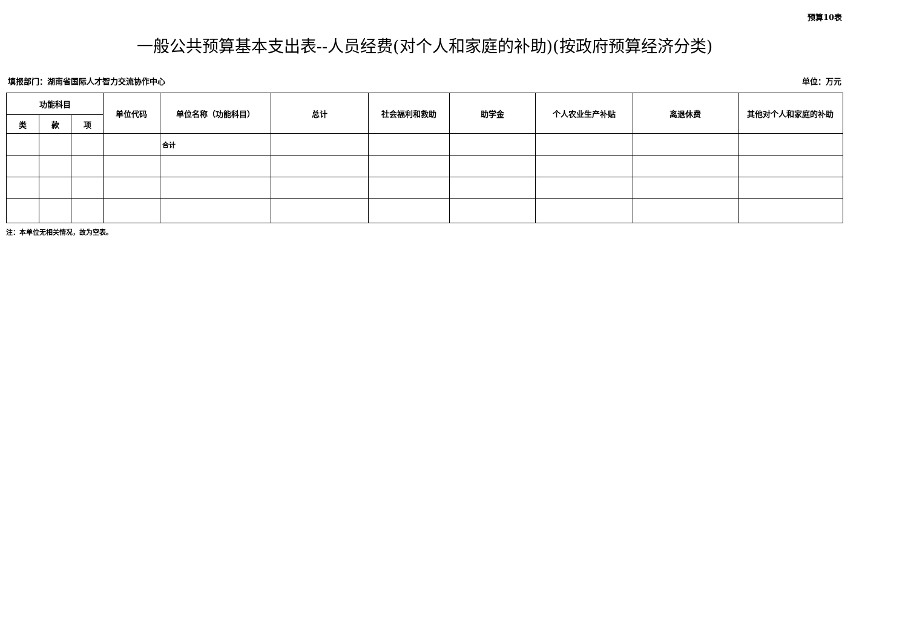预算10表
一般公共预算基本支出表--人员经费(对个人和家庭的补助)(按政府预算经济分类)
填报部门：湖南省国际人才智力交流协作中心 单位：万元
| 功能科目 | | | 单位代码 | 单位名称（功能科目） | 总计 | 社会福利和救助 | 助学金 | 个人农业生产补贴 | 离退休费 | 其他对个人和家庭的补助 |
| --- | --- | --- | --- | --- | --- | --- | --- | --- | --- | --- |
| 类 | 款 | 项 | | | | | | | | |
| | | | | 合计 | | | | | | |
注：本单位无相关情况，故为空表。